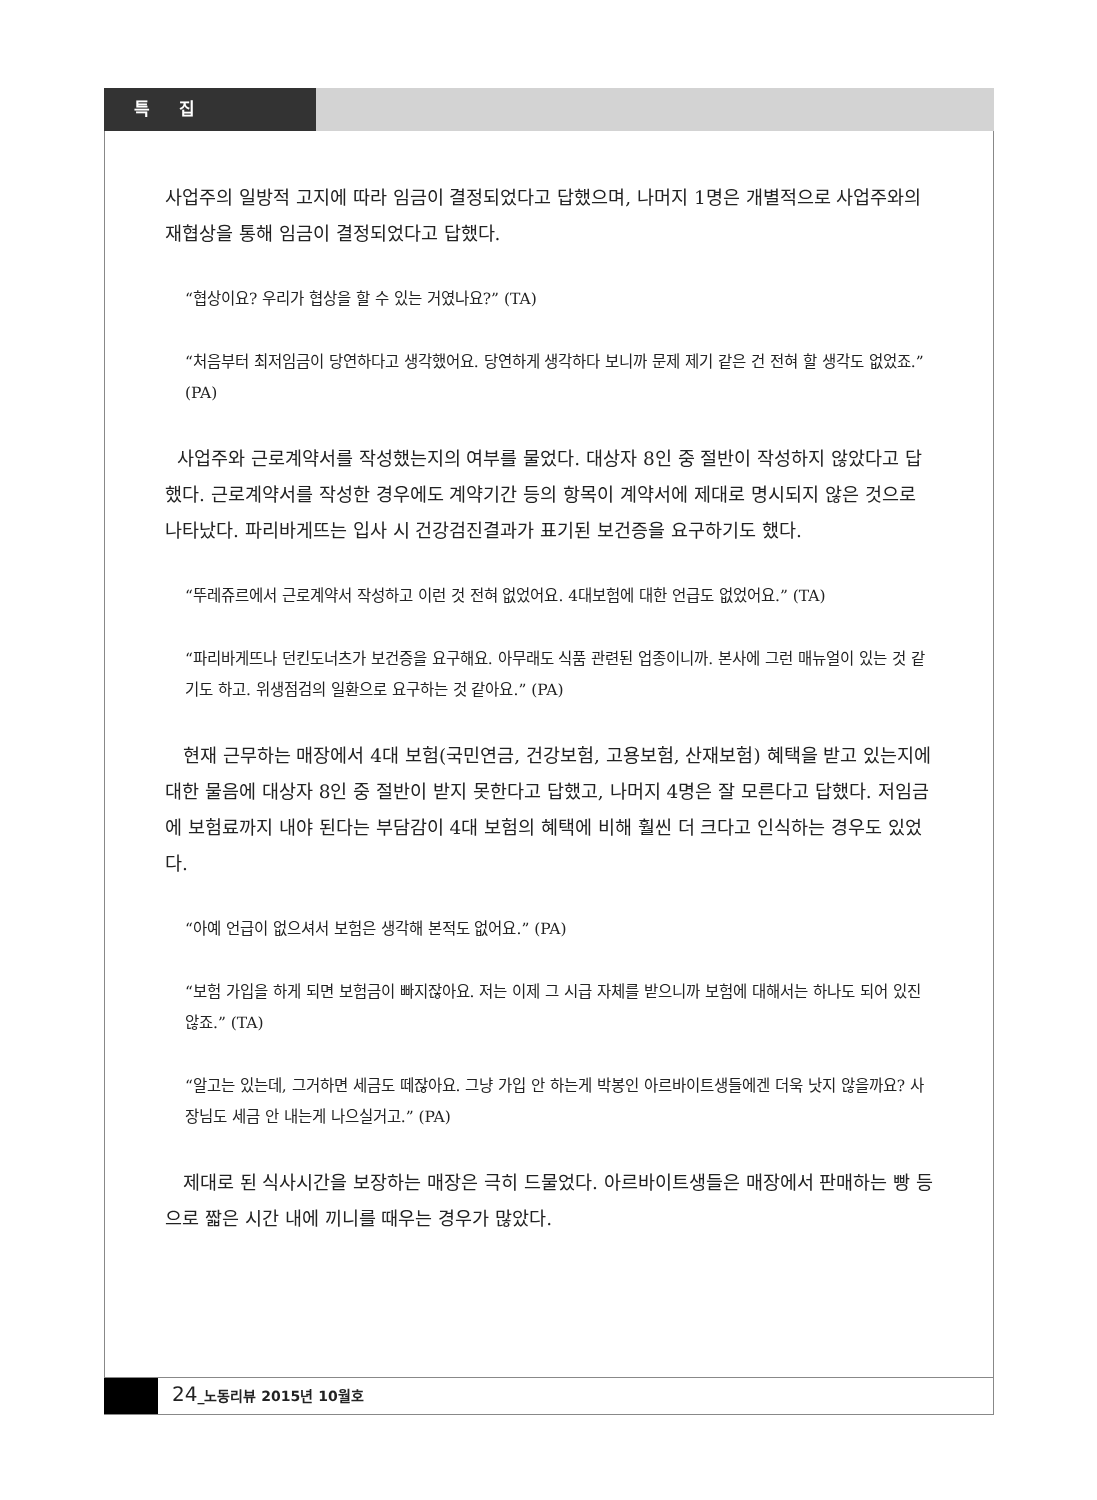특 집
사업주의 일방적 고지에 따라 임금이 결정되었다고 답했으며, 나머지 1명은 개별적으로 사업주와의 재협상을 통해 임금이 결정되었다고 답했다.
“협상이요? 우리가 협상을 할 수 있는 거였나요?” (TA)
“처음부터 최저임금이 당연하다고 생각했어요. 당연하게 생각하다 보니까 문제 제기 같은 건 전혀 할 생각도 없었죠.” (PA)
사업주와 근로계약서를 작성했는지의 여부를 물었다. 대상자 8인 중 절반이 작성하지 않았다고 답했다. 근로계약서를 작성한 경우에도 계약기간 등의 항목이 계약서에 제대로 명시되지 않은 것으로 나타났다. 파리바게뜨는 입사 시 건강검진결과가 표기된 보건증을 요구하기도 했다.
“뚜레쥬르에서 근로계약서 작성하고 이런 것 전혀 없었어요. 4대보험에 대한 언급도 없었어요.” (TA)
“파리바게뜨나 던킨도너츠가 보건증을 요구해요. 아무래도 식품 관련된 업종이니까. 본사에 그런 매뉴얼이 있는 것 같기도 하고. 위생점검의 일환으로 요구하는 것 같아요.” (PA)
현재 근무하는 매장에서 4대 보험(국민연금, 건강보험, 고용보험, 산재보험) 혜택을 받고 있는지에 대한 물음에 대상자 8인 중 절반이 받지 못한다고 답했고, 나머지 4명은 잘 모른다고 답했다. 저임금에 보험료까지 내야 된다는 부담감이 4대 보험의 혜택에 비해 훨씬 더 크다고 인식하는 경우도 있었다.
“아예 언급이 없으셔서 보험은 생각해 본적도 없어요.” (PA)
“보험 가입을 하게 되면 보험금이 빠지잖아요. 저는 이제 그 시급 자체를 받으니까 보험에 대해서는 하나도 되어 있진 않죠.” (TA)
“알고는 있는데, 그거하면 세금도 떼잖아요. 그냥 가입 안 하는게 박봉인 아르바이트생들에겐 더욱 낫지 않을까요? 사장님도 세금 안 내는게 나으실거고.” (PA)
제대로 된 식사시간을 보장하는 매장은 극히 드물었다. 아르바이트생들은 매장에서 판매하는 빵 등으로 짧은 시간 내에 끼니를 때우는 경우가 많았다.
24_노동리뷰 2015년 10월호